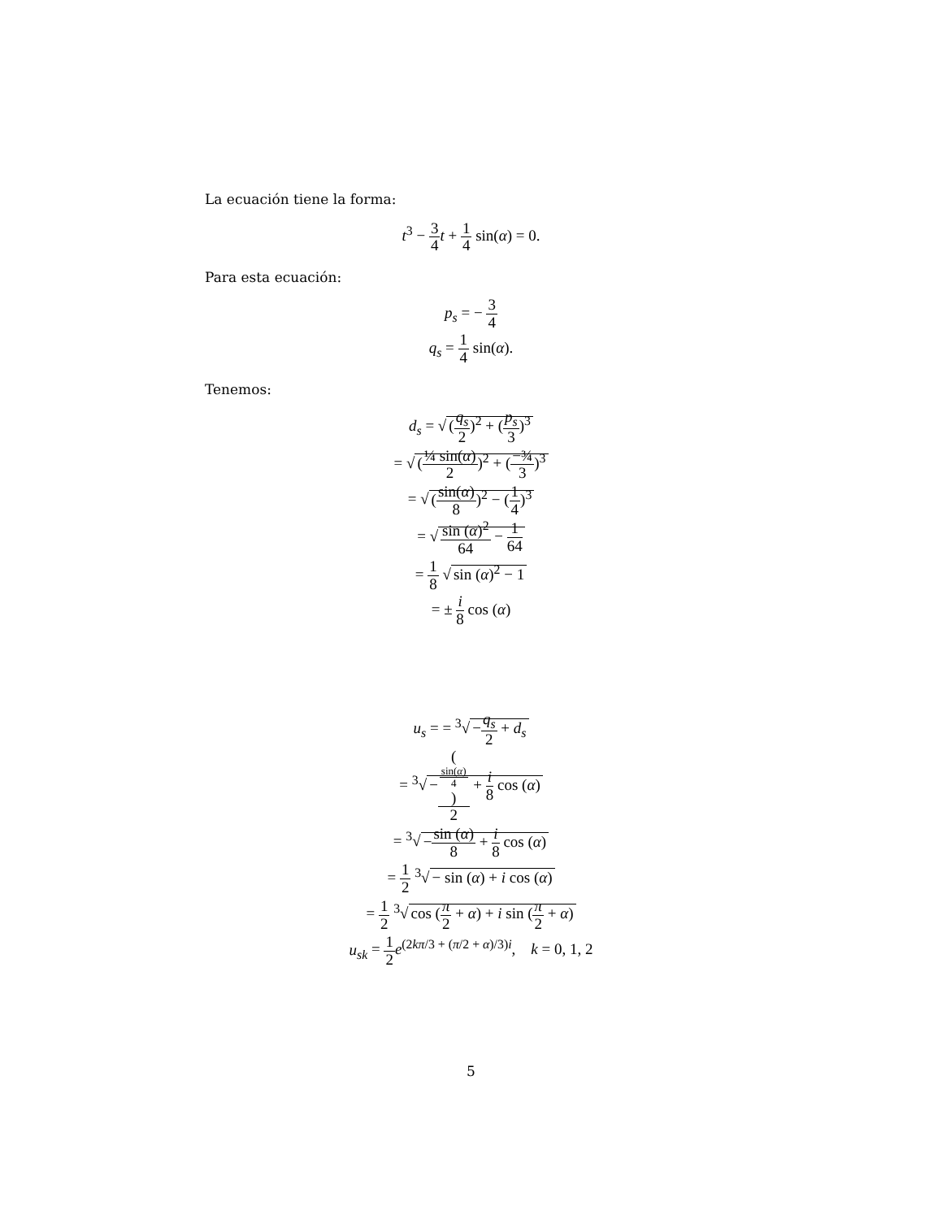La ecuación tiene la forma:
t<sup>3</sup> − 3 4 t + 1 4 sin(α) = 0.
Para esta ecuación:
p<sub>s</sub> = − 3 4
q<sub>s</sub> = 1 4 sin(α).
Tenemos:
d<sub>s</sub> = √ (q<sub>s</sub> 2)<sup>2</sup> + (p<sub>s</sub> 3)<sup>3</sup>
= √ (¼ sin(α) 2)<sup>2</sup> + (−¾ 3)<sup>3</sup>
= √ (sin(α) 8)<sup>2</sup> − (1 4)<sup>3</sup>
= √ sin (α)<sup>2</sup> 64 − 1 64
= 1 8 √ sin (α)<sup>2</sup> − 1
= ± i 8 cos (α)
u<sub>s</sub> = = <sup>3</sup>√ −q<sub>s</sub> 2 + d<sub>s</sub>
= <sup>3</sup>√ −(sin(α)
4) 2 + i 8 cos (α)
= <sup>3</sup>√ −sin (α) 8 + i 8 cos (α)
= 1 2 <sup>3</sup>√ − sin (α) + i cos (α)
= 1 2 <sup>3</sup>√ cos (π 2 + α) + i sin (π 2 + α)
u<sub>sk</sub> = 1 2 e<sup>(2kπ/3 + (π/2 + α)/3)i</sup>, k = 0, 1, 2
5